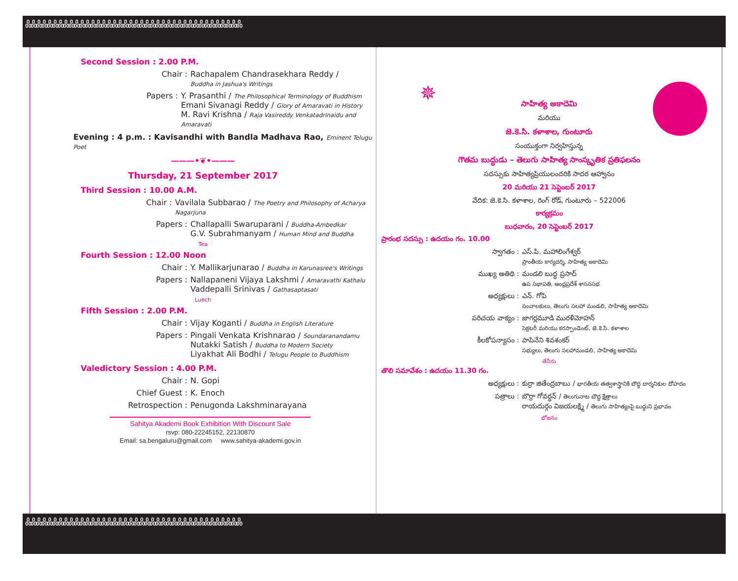ꍘꍘꍘꍘꍘꍘꍘꍘꍘꍘꍘꍘꍘꍘꍘꍘꍘꍘꍘꍘꍘꍘꍘꍘꍘꍘꍘꍘꍘꍘꍘꍘꍘꍘꍘꍘꍘꍘꍘꍘ
Second Session : 2.00 P.M.
Chair : Rachapalem Chandrasekhara Reddy /
Buddha in Jashua's Writings
Papers : Y. Prasanthi / The Philosophical Terminology of Buddhism
Emani Sivanagi Reddy / Glory of Amaravati in History
M. Ravi Krishna / Raja Vasireddy Venkatadrinaidu and Amaravati
Evening : 4 p.m. : Kavisandhi with Bandla Madhava Rao, Eminent Telugu Poet
———•❦•———
Thursday, 21 September 2017
Third Session : 10.00 A.M.
Chair : Vavilala Subbarao / The Poetry and Philosophy of Acharya Nagarjuna
Papers : Challapalli Swaruparani / Buddha-Ambedkar
G.V. Subrahmanyam / Human Mind and Buddha
Tea
Fourth Session : 12.00 Noon
Chair : Y. Mallikarjunarao / Buddha in Karunasree's Writings
Papers : Nallapaneni Vijaya Lakshmi / Amaravathi Kathalu
Vaddepalli Srinivas / Gathasaptasati
Lunch
Fifth Session : 2.00 P.M.
Chair : Vijay Koganti / Buddha in English Literature
Papers : Pingali Venkata Krishnarao / Soundaranandamu
Nutakki Satish / Buddha to Modern Society
Liyakhat Ali Bodhi / Telugu People to Buddhism
Valedictory Session : 4.00 P.M.
Chair : N. Gopi
Chief Guest : K. Enoch
Retrospection : Penugonda Lakshminarayana
Sahitya Akademi Book Exhibition With Discount Sale
rsvp: 080-22245152, 22130870
Email: sa.bengaluru@gmail.com www.sahitya-akademi.gov.in
✵
సాహిత్య అకాదెమి
మరియు
జె.కె.సి. కళాశాల, గుంటూరు
సంయుక్తంగా నిర్వహిస్తున్న
గౌతమ బుద్ధుడు – తెలుగు సాహిత్య సాంస్కృతిక ప్రతిఫలనం
సదస్సుకు సాహిత్యప్రియులందరికి సాదర ఆహ్వానం
20 మరియు 21 సెప్టెంబర్ 2017
వేదిక: జె.కె.సి. కళాశాల, రింగ్ రోడ్, గుంటూరు – 522006
కార్యక్రమం
బుధవారం, 20 సెప్టెంబర్ 2017
ప్రారంభ సదస్సు : ఉదయం గం. 10.00
స్వాగతం : ఎస్.పి. మహాలింగేశ్వర్
ప్రాంతీయ కార్యదర్శి, సాహిత్య అకాదెమి
ముఖ్య అతిథి : మండలి బుద్ధ ప్రసాద్
ఉప సభాపతి, ఆంధ్రప్రదేశ్ శాసనసభ
అధ్యక్షులు : ఎన్. గోపి
సంచాలకులు, తెలుగు సలహా మండలి, సాహిత్య అకాదెమి
పరిచయ వాక్యం : జాగర్లమూడి మురళీమోహన్
సెక్రటరీ మరియు కరస్పాండెంట్, జె.కె.సి. కళాశాల
కీలకోపన్యాసం : పాపినేని శివశంకర్
సభ్యులు, తెలుగు సలహామండలి, సాహిత్య అకాదెమి
తేనీరు
తొలి సమావేశం : ఉదయం 11.30 గం.
అధ్యక్షులు : కుర్రా జితేంద్రబాబు / భారతీయ తత్వశాస్త్రానికి బౌద్ధ దార్శనికుల దోహదం
పత్రాలు : బొర్రా గోవర్ధన్ / తెలుగునాట బౌద్ధ క్షేత్రాలు
రాయదుర్గం విజయలక్ష్మి / తెలుగు సాహిత్యంపై బుద్ధుని ప్రభావం
భోజనం
ꍘꍘꍘꍘꍘꍘꍘꍘꍘꍘꍘꍘꍘꍘꍘꍘꍘꍘꍘꍘꍘꍘꍘꍘꍘꍘꍘꍘꍘꍘꍘꍘꍘꍘꍘꍘꍘꍘꍘꍘ